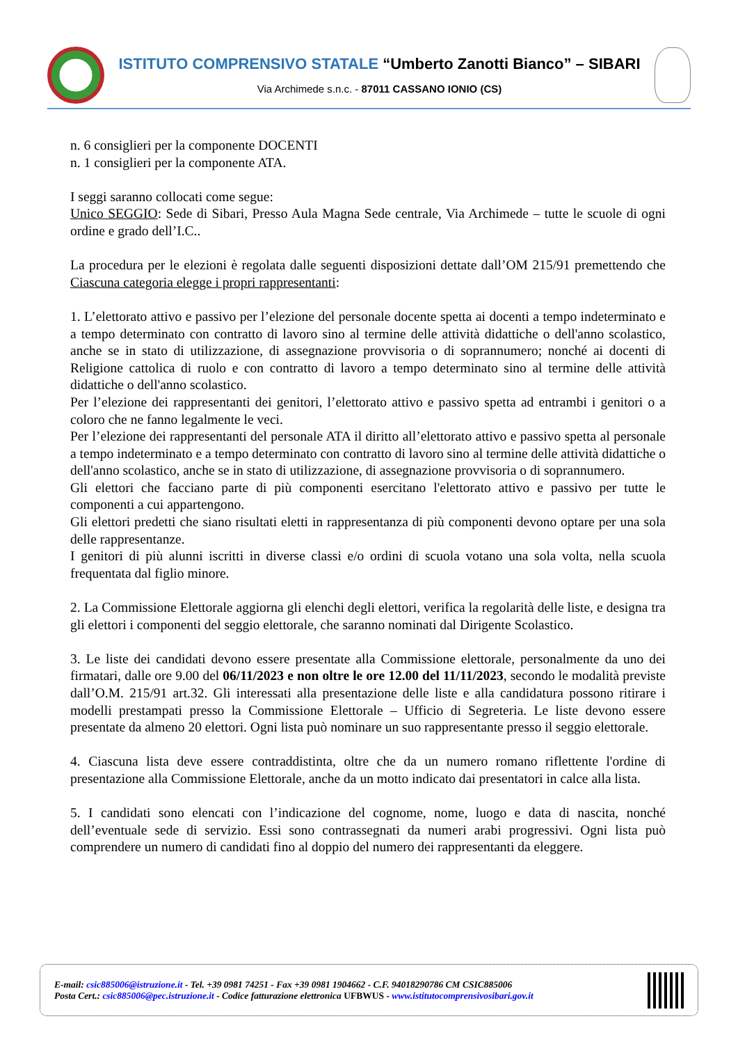ISTITUTO COMPRENSIVO STATALE “Umberto Zanotti Bianco” – SIBARI
Via Archimede s.n.c. - 87011 CASSANO IONIO (CS)
n. 6 consiglieri per la componente DOCENTI
n. 1 consiglieri per la componente ATA.
I seggi saranno collocati come segue:
Unico SEGGIO: Sede di Sibari, Presso Aula Magna Sede centrale, Via Archimede – tutte le scuole di ogni ordine e grado dell’I.C..
La procedura per le elezioni è regolata dalle seguenti disposizioni dettate dall’OM 215/91 premettendo che Ciascuna categoria elegge i propri rappresentanti:
1. L’elettorato attivo e passivo per l’elezione del personale docente spetta ai docenti a tempo indeterminato e a tempo determinato con contratto di lavoro sino al termine delle attività didattiche o dell'anno scolastico, anche se in stato di utilizzazione, di assegnazione provvisoria o di soprannumero; nonché ai docenti di Religione cattolica di ruolo e con contratto di lavoro a tempo determinato sino al termine delle attività didattiche o dell'anno scolastico.
Per l’elezione dei rappresentanti dei genitori, l’elettorato attivo e passivo spetta ad entrambi i genitori o a coloro che ne fanno legalmente le veci.
Per l’elezione dei rappresentanti del personale ATA il diritto all’elettorato attivo e passivo spetta al personale a tempo indeterminato e a tempo determinato con contratto di lavoro sino al termine delle attività didattiche o dell'anno scolastico, anche se in stato di utilizzazione, di assegnazione provvisoria o di soprannumero.
Gli elettori che facciano parte di più componenti esercitano l'elettorato attivo e passivo per tutte le componenti a cui appartengono.
Gli elettori predetti che siano risultati eletti in rappresentanza di più componenti devono optare per una sola delle rappresentanze.
I genitori di più alunni iscritti in diverse classi e/o ordini di scuola votano una sola volta, nella scuola frequentata dal figlio minore.
2. La Commissione Elettorale aggiorna gli elenchi degli elettori, verifica la regolarità delle liste, e designa tra gli elettori i componenti del seggio elettorale, che saranno nominati dal Dirigente Scolastico.
3. Le liste dei candidati devono essere presentate alla Commissione elettorale, personalmente da uno dei firmatari, dalle ore 9.00 del 06/11/2023 e non oltre le ore 12.00 del 11/11/2023, secondo le modalità previste dall’O.M. 215/91 art.32. Gli interessati alla presentazione delle liste e alla candidatura possono ritirare i modelli prestampati presso la Commissione Elettorale – Ufficio di Segreteria. Le liste devono essere presentate da almeno 20 elettori. Ogni lista può nominare un suo rappresentante presso il seggio elettorale.
4. Ciascuna lista deve essere contraddistinta, oltre che da un numero romano riflettente l'ordine di presentazione alla Commissione Elettorale, anche da un motto indicato dai presentatori in calce alla lista.
5. I candidati sono elencati con l’indicazione del cognome, nome, luogo e data di nascita, nonché dell’eventuale sede di servizio. Essi sono contrassegnati da numeri arabi progressivi. Ogni lista può comprendere un numero di candidati fino al doppio del numero dei rappresentanti da eleggere.
E-mail: csic885006@istruzione.it - Tel. +39 0981 74251 - Fax +39 0981 1904662 - C.F. 94018290786 CM CSIC885006
Posta Cert.: csic885006@pec.istruzione.it - Codice fatturazione elettronica UFBWUS - www.istitutocomprensivosibari.gov.it